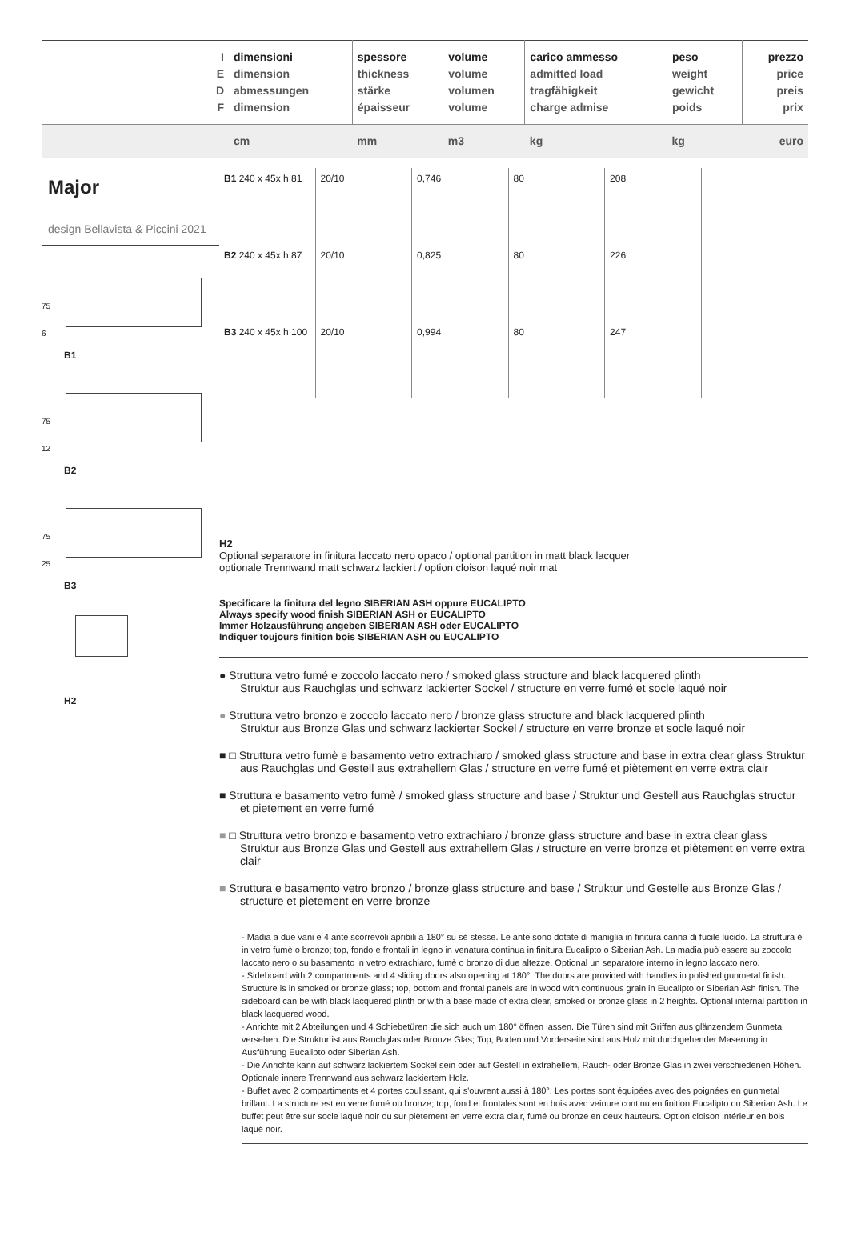| I E D F | dimensioni dimension abmessungen dimension | spessore thickness stärke épaisseur | volume volume volumen volume | carico ammesso admitted load tragfähigkeit charge admise | peso weight gewicht poids | prezzo price preis prix |
| | cm | mm | m3 | kg | kg | euro |
Major
design Bellavista & Piccini 2021
75
6
B1
75
12
B2
75
25
B3
H2
| B1 240 x 45x h 81 | 20/10 | 0,746 | 80 | 208 | |
| B2 240 x 45x h 87 | 20/10 | 0,825 | 80 | 226 | |
| B3 240 x 45x h 100 | 20/10 | 0,994 | 80 | 247 | |
H2
Optional separatore in finitura laccato nero opaco / optional partition in matt black lacquer
optionale Trennwand matt schwarz lackiert / option cloison laqué noir mat
Specificare la finitura del legno SIBERIAN ASH oppure EUCALIPTO
Always specify wood finish SIBERIAN ASH or EUCALIPTO
Immer Holzausführung angeben SIBERIAN ASH oder EUCALIPTO
Indiquer toujours finition bois SIBERIAN ASH ou EUCALIPTO
● Struttura vetro fumé e zoccolo laccato nero / smoked glass structure and black lacquered plinth
Struktur aus Rauchglas und schwarz lackierter Sockel / structure en verre fumé et socle laqué noir
● Struttura vetro bronzo e zoccolo laccato nero / bronze glass structure and black lacquered plinth
Struktur aus Bronze Glas und schwarz lackierter Sockel / structure en verre bronze et socle laqué noir
■ □ Struttura vetro fumè e basamento vetro extrachiaro / smoked glass structure and base in extra clear glass Struktur aus Rauchglas und Gestell aus extrahellem Glas / structure en verre fumé et piètement en verre extra clair
■ Struttura e basamento vetro fumè / smoked glass structure and base / Struktur und Gestell aus Rauchglas structur et pietement en verre fumé
■ □ Struttura vetro bronzo e basamento vetro extrachiaro / bronze glass structure and base in extra clear glass Struktur aus Bronze Glas und Gestell aus extrahellem Glas / structure en verre bronze et piètement en verre extra clair
■ Struttura e basamento vetro bronzo / bronze glass structure and base / Struktur und Gestelle aus Bronze Glas / structure et pietement en verre bronze
- Madia a due vani e 4 ante scorrevoli apribili a 180° su sé stesse. Le ante sono dotate di maniglia in finitura canna di fucile lucido. La struttura è in vetro fumè o bronzo; top, fondo e frontali in legno in venatura continua in finitura Eucalipto o Siberian Ash. La madia può essere su zoccolo laccato nero o su basamento in vetro extrachiaro, fumè o bronzo di due altezze. Optional un separatore interno in legno laccato nero.
- Sideboard with 2 compartments and 4 sliding doors also opening at 180°. The doors are provided with handles in polished gunmetal finish. Structure is in smoked or bronze glass; top, bottom and frontal panels are in wood with continuous grain in Eucalipto or Siberian Ash finish. The sideboard can be with black lacquered plinth or with a base made of extra clear, smoked or bronze glass in 2 heights. Optional internal partition in black lacquered wood.
- Anrichte mit 2 Abteilungen und 4 Schiebetüren die sich auch um 180° öffnen lassen. Die Türen sind mit Griffen aus glänzendem Gunmetal versehen. Die Struktur ist aus Rauchglas oder Bronze Glas; Top, Boden und Vorderseite sind aus Holz mit durchgehender Maserung in Ausführung Eucalipto oder Siberian Ash.
- Die Anrichte kann auf schwarz lackiertem Sockel sein oder auf Gestell in extrahellem, Rauch- oder Bronze Glas in zwei verschiedenen Höhen. Optionale innere Trennwand aus schwarz lackiertem Holz.
- Buffet avec 2 compartiments et 4 portes coulissant, qui s'ouvrent aussi à 180°. Les portes sont équipées avec des poignées en gunmetal brillant. La structure est en verre fumé ou bronze; top, fond et frontales sont en bois avec veinure continu en finition Eucalipto ou Siberian Ash. Le buffet peut être sur socle laqué noir ou sur piètement en verre extra clair, fumé ou bronze en deux hauteurs. Option cloison intérieur en bois laqué noir.